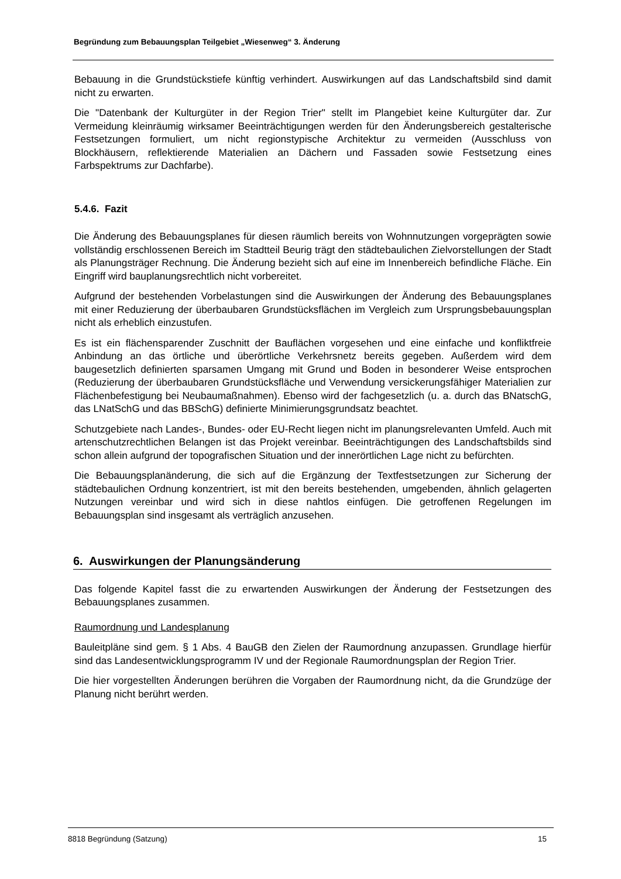Begründung zum Bebauungsplan Teilgebiet „Wiesenweg“ 3. Änderung
Bebauung in die Grundstückstiefe künftig verhindert. Auswirkungen auf das Landschaftsbild sind damit nicht zu erwarten.
Die "Datenbank der Kulturgüter in der Region Trier" stellt im Plangebiet keine Kulturgüter dar. Zur Vermeidung kleinräumig wirksamer Beeinträchtigungen werden für den Änderungsbereich gestalterische Festsetzungen formuliert, um nicht regionstypische Architektur zu vermeiden (Ausschluss von Blockhäusern, reflektierende Materialien an Dächern und Fassaden sowie Festsetzung eines Farbspektrums zur Dachfarbe).
5.4.6. Fazit
Die Änderung des Bebauungsplanes für diesen räumlich bereits von Wohnnutzungen vorgeprägten sowie vollständig erschlossenen Bereich im Stadtteil Beurig trägt den städtebaulichen Zielvorstellungen der Stadt als Planungsträger Rechnung. Die Änderung bezieht sich auf eine im Innenbereich befindliche Fläche. Ein Eingriff wird bauplanungsrechtlich nicht vorbereitet.
Aufgrund der bestehenden Vorbelastungen sind die Auswirkungen der Änderung des Bebauungsplanes mit einer Reduzierung der überbaubaren Grundstücksflächen im Vergleich zum Ursprungsbebauungsplan nicht als erheblich einzustufen.
Es ist ein flächensparender Zuschnitt der Bauflächen vorgesehen und eine einfache und konfliktfreie Anbindung an das örtliche und überörtliche Verkehrsnetz bereits gegeben. Außerdem wird dem baugesetzlich definierten sparsamen Umgang mit Grund und Boden in besonderer Weise entsprochen (Reduzierung der überbaubaren Grundstücksfläche und Verwendung versickerungsfähiger Materialien zur Flächenbefestigung bei Neubaumaßnahmen). Ebenso wird der fachgesetzlich (u. a. durch das BNatschG, das LNatSchG und das BBSchG) definierte Minimierungsgrundsatz beachtet.
Schutzgebiete nach Landes-, Bundes- oder EU-Recht liegen nicht im planungsrelevanten Umfeld. Auch mit artenschutzrechtlichen Belangen ist das Projekt vereinbar. Beeinträchtigungen des Landschaftsbilds sind schon allein aufgrund der topografischen Situation und der innerörtlichen Lage nicht zu befürchten.
Die Bebauungsplanänderung, die sich auf die Ergänzung der Textfestsetzungen zur Sicherung der städtebaulichen Ordnung konzentriert, ist mit den bereits bestehenden, umgebenden, ähnlich gelagerten Nutzungen vereinbar und wird sich in diese nahtlos einfügen. Die getroffenen Regelungen im Bebauungsplan sind insgesamt als verträglich anzusehen.
6. Auswirkungen der Planungsänderung
Das folgende Kapitel fasst die zu erwartenden Auswirkungen der Änderung der Festsetzungen des Bebauungsplanes zusammen.
Raumordnung und Landesplanung
Bauleitpläne sind gem. § 1 Abs. 4 BauGB den Zielen der Raumordnung anzupassen. Grundlage hierfür sind das Landesentwicklungsprogramm IV und der Regionale Raumordnungsplan der Region Trier.
Die hier vorgestellten Änderungen berühren die Vorgaben der Raumordnung nicht, da die Grundzüge der Planung nicht berührt werden.
8818 Begründung (Satzung) 15